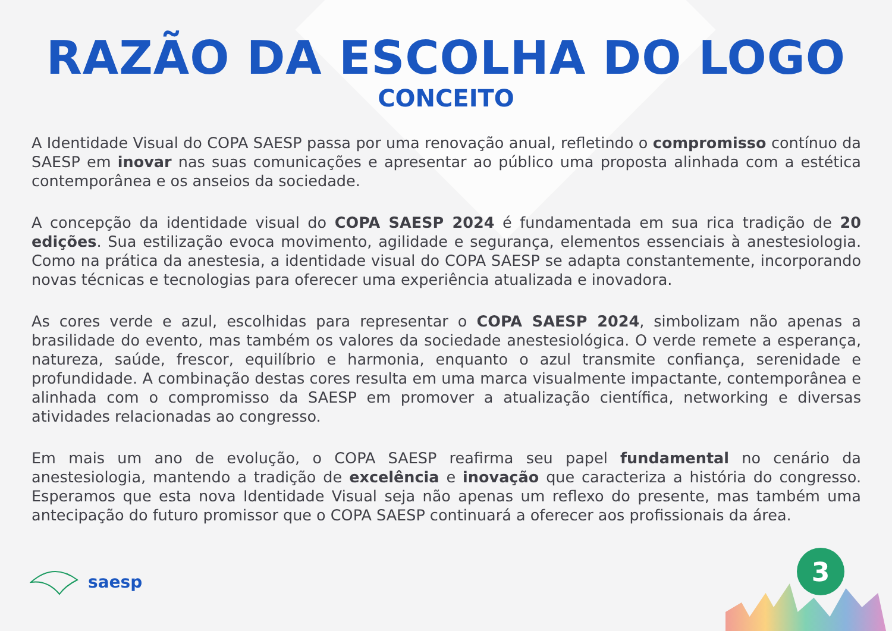RAZÃO DA ESCOLHA DO LOGO
CONCEITO
A Identidade Visual do COPA SAESP passa por uma renovação anual, refletindo o compromisso contínuo da SAESP em inovar nas suas comunicações e apresentar ao público uma proposta alinhada com a estética contemporânea e os anseios da sociedade.
A concepção da identidade visual do COPA SAESP 2024 é fundamentada em sua rica tradição de 20 edições. Sua estilização evoca movimento, agilidade e segurança, elementos essenciais à anestesiologia. Como na prática da anestesia, a identidade visual do COPA SAESP se adapta constantemente, incorporando novas técnicas e tecnologias para oferecer uma experiência atualizada e inovadora.
As cores verde e azul, escolhidas para representar o COPA SAESP 2024, simbolizam não apenas a brasilidade do evento, mas também os valores da sociedade anestesiológica. O verde remete a esperança, natureza, saúde, frescor, equilíbrio e harmonia, enquanto o azul transmite confiança, serenidade e profundidade. A combinação destas cores resulta em uma marca visualmente impactante, contemporânea e alinhada com o compromisso da SAESP em promover a atualização científica, networking e diversas atividades relacionadas ao congresso.
Em mais um ano de evolução, o COPA SAESP reafirma seu papel fundamental no cenário da anestesiologia, mantendo a tradição de excelência e inovação que caracteriza a história do congresso. Esperamos que esta nova Identidade Visual seja não apenas um reflexo do presente, mas também uma antecipação do futuro promissor que o COPA SAESP continuará a oferecer aos profissionais da área.
saesp 3